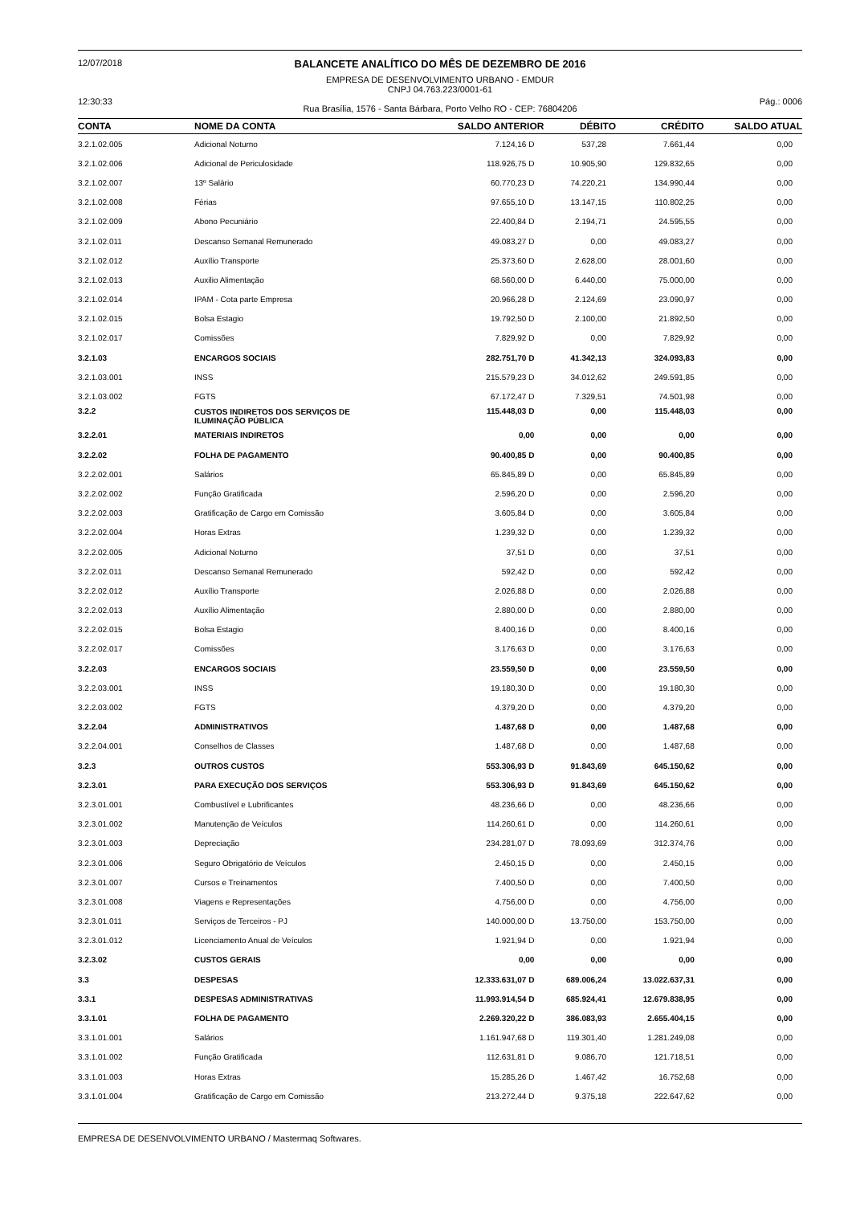12/07/2018
12:30:33
BALANCETE ANALÍTICO DO MÊS DE DEZEMBRO DE 2016
EMPRESA DE DESENVOLVIMENTO URBANO - EMDUR
CNPJ 04.763.223/0001-61
Rua Brasília, 1576 - Santa Bárbara, Porto Velho RO - CEP: 76804206
Pág.: 0006
| CONTA | NOME DA CONTA | SALDO ANTERIOR | DÉBITO | CRÉDITO | SALDO ATUAL |
| --- | --- | --- | --- | --- | --- |
| 3.2.1.02.005 | Adicional Noturno | 7.124,16 D | 537,28 | 7.661,44 | 0,00 |
| 3.2.1.02.006 | Adicional de Periculosidade | 118.926,75 D | 10.905,90 | 129.832,65 | 0,00 |
| 3.2.1.02.007 | 13º Salário | 60.770,23 D | 74.220,21 | 134.990,44 | 0,00 |
| 3.2.1.02.008 | Férias | 97.655,10 D | 13.147,15 | 110.802,25 | 0,00 |
| 3.2.1.02.009 | Abono Pecuniário | 22.400,84 D | 2.194,71 | 24.595,55 | 0,00 |
| 3.2.1.02.011 | Descanso Semanal Remunerado | 49.083,27 D | 0,00 | 49.083,27 | 0,00 |
| 3.2.1.02.012 | Auxílio Transporte | 25.373,60 D | 2.628,00 | 28.001,60 | 0,00 |
| 3.2.1.02.013 | Auxilio Alimentação | 68.560,00 D | 6.440,00 | 75.000,00 | 0,00 |
| 3.2.1.02.014 | IPAM - Cota parte Empresa | 20.966,28 D | 2.124,69 | 23.090,97 | 0,00 |
| 3.2.1.02.015 | Bolsa Estagio | 19.792,50 D | 2.100,00 | 21.892,50 | 0,00 |
| 3.2.1.02.017 | Comissões | 7.829,92 D | 0,00 | 7.829,92 | 0,00 |
| 3.2.1.03 | ENCARGOS SOCIAIS | 282.751,70 D | 41.342,13 | 324.093,83 | 0,00 |
| 3.2.1.03.001 | INSS | 215.579,23 D | 34.012,62 | 249.591,85 | 0,00 |
| 3.2.1.03.002 | FGTS | 67.172,47 D | 7.329,51 | 74.501,98 | 0,00 |
| 3.2.2 | CUSTOS INDIRETOS DOS SERVIÇOS DE ILUMINAÇÃO PÚBLICA | 115.448,03 D | 0,00 | 115.448,03 | 0,00 |
| 3.2.2.01 | MATERIAIS INDIRETOS | 0,00 | 0,00 | 0,00 | 0,00 |
| 3.2.2.02 | FOLHA DE PAGAMENTO | 90.400,85 D | 0,00 | 90.400,85 | 0,00 |
| 3.2.2.02.001 | Salários | 65.845,89 D | 0,00 | 65.845,89 | 0,00 |
| 3.2.2.02.002 | Função Gratificada | 2.596,20 D | 0,00 | 2.596,20 | 0,00 |
| 3.2.2.02.003 | Gratificação de Cargo em Comissão | 3.605,84 D | 0,00 | 3.605,84 | 0,00 |
| 3.2.2.02.004 | Horas Extras | 1.239,32 D | 0,00 | 1.239,32 | 0,00 |
| 3.2.2.02.005 | Adicional Noturno | 37,51 D | 0,00 | 37,51 | 0,00 |
| 3.2.2.02.011 | Descanso Semanal Remunerado | 592,42 D | 0,00 | 592,42 | 0,00 |
| 3.2.2.02.012 | Auxílio Transporte | 2.026,88 D | 0,00 | 2.026,88 | 0,00 |
| 3.2.2.02.013 | Auxílio Alimentação | 2.880,00 D | 0,00 | 2.880,00 | 0,00 |
| 3.2.2.02.015 | Bolsa Estagio | 8.400,16 D | 0,00 | 8.400,16 | 0,00 |
| 3.2.2.02.017 | Comissões | 3.176,63 D | 0,00 | 3.176,63 | 0,00 |
| 3.2.2.03 | ENCARGOS SOCIAIS | 23.559,50 D | 0,00 | 23.559,50 | 0,00 |
| 3.2.2.03.001 | INSS | 19.180,30 D | 0,00 | 19.180,30 | 0,00 |
| 3.2.2.03.002 | FGTS | 4.379,20 D | 0,00 | 4.379,20 | 0,00 |
| 3.2.2.04 | ADMINISTRATIVOS | 1.487,68 D | 0,00 | 1.487,68 | 0,00 |
| 3.2.2.04.001 | Conselhos de Classes | 1.487,68 D | 0,00 | 1.487,68 | 0,00 |
| 3.2.3 | OUTROS CUSTOS | 553.306,93 D | 91.843,69 | 645.150,62 | 0,00 |
| 3.2.3.01 | PARA EXECUÇÃO DOS SERVIÇOS | 553.306,93 D | 91.843,69 | 645.150,62 | 0,00 |
| 3.2.3.01.001 | Combustível e Lubrificantes | 48.236,66 D | 0,00 | 48.236,66 | 0,00 |
| 3.2.3.01.002 | Manutenção de Veículos | 114.260,61 D | 0,00 | 114.260,61 | 0,00 |
| 3.2.3.01.003 | Depreciação | 234.281,07 D | 78.093,69 | 312.374,76 | 0,00 |
| 3.2.3.01.006 | Seguro Obrigatório de Veículos | 2.450,15 D | 0,00 | 2.450,15 | 0,00 |
| 3.2.3.01.007 | Cursos e Treinamentos | 7.400,50 D | 0,00 | 7.400,50 | 0,00 |
| 3.2.3.01.008 | Viagens e Representações | 4.756,00 D | 0,00 | 4.756,00 | 0,00 |
| 3.2.3.01.011 | Serviços de Terceiros - PJ | 140.000,00 D | 13.750,00 | 153.750,00 | 0,00 |
| 3.2.3.01.012 | Licenciamento Anual de Veículos | 1.921,94 D | 0,00 | 1.921,94 | 0,00 |
| 3.2.3.02 | CUSTOS GERAIS | 0,00 | 0,00 | 0,00 | 0,00 |
| 3.3 | DESPESAS | 12.333.631,07 D | 689.006,24 | 13.022.637,31 | 0,00 |
| 3.3.1 | DESPESAS ADMINISTRATIVAS | 11.993.914,54 D | 685.924,41 | 12.679.838,95 | 0,00 |
| 3.3.1.01 | FOLHA DE PAGAMENTO | 2.269.320,22 D | 386.083,93 | 2.655.404,15 | 0,00 |
| 3.3.1.01.001 | Salários | 1.161.947,68 D | 119.301,40 | 1.281.249,08 | 0,00 |
| 3.3.1.01.002 | Função Gratificada | 112.631,81 D | 9.086,70 | 121.718,51 | 0,00 |
| 3.3.1.01.003 | Horas Extras | 15.285,26 D | 1.467,42 | 16.752,68 | 0,00 |
| 3.3.1.01.004 | Gratificação de Cargo em Comissão | 213.272,44 D | 9.375,18 | 222.647,62 | 0,00 |
EMPRESA DE DESENVOLVIMENTO URBANO / Mastermaq Softwares.